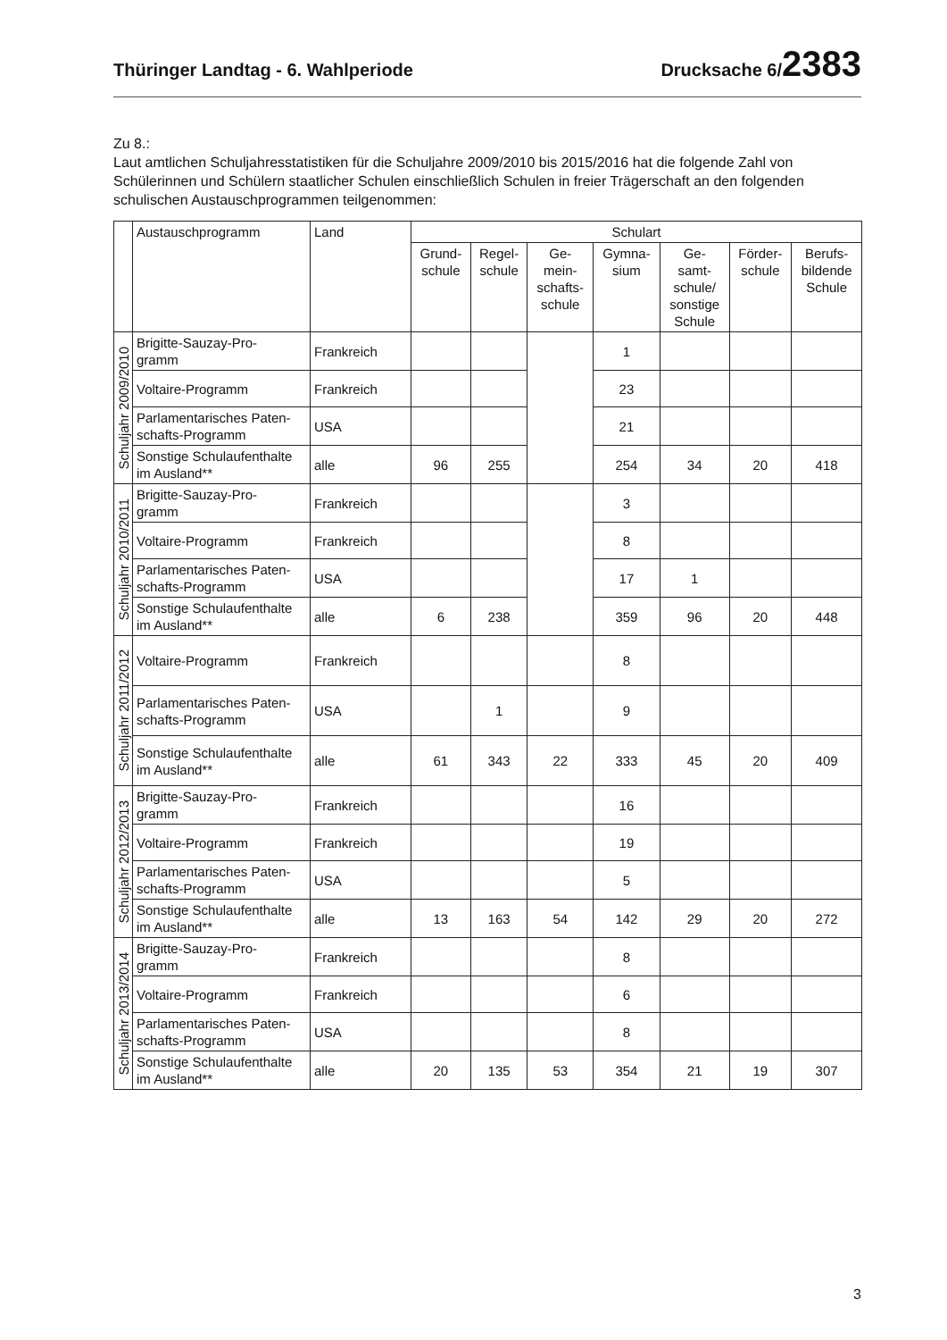Thüringer Landtag - 6. Wahlperiode
Drucksache 6/2383
Zu 8.:
Laut amtlichen Schuljahresstatistiken für die Schuljahre 2009/2010 bis 2015/2016 hat die folgende Zahl von Schülerinnen und Schülern staatlicher Schulen einschließlich Schulen in freier Trägerschaft an den folgenden schulischen Austauschprogrammen teilgenommen:
| | Austauschprogramm | Land | Schulart | | | | | | |
| --- | --- | --- | --- | --- | --- | --- | --- | --- | --- |
| | | | Grund- schule | Regel- schule | Ge- mein- schafts- schule | Gymna- sium | Ge- samt- schule/ sonstige Schule | Förder- schule | Berufs- bildende Schule |
| Schuljahr 2009/2010 | Brigitte-Sauzay-Pro- gramm | Frankreich | | | | 1 | | | |
| | Voltaire-Programm | Frankreich | | | | 23 | | | |
| | Parlamentarisches Paten- schafts-Programm | USA | | | | 21 | | | |
| | Sonstige Schulaufenthalte im Ausland** | alle | 96 | 255 | | 254 | 34 | 20 | 418 |
| Schuljahr 2010/2011 | Brigitte-Sauzay-Pro- gramm | Frankreich | | | | 3 | | | |
| | Voltaire-Programm | Frankreich | | | | 8 | | | |
| | Parlamentarisches Paten- schafts-Programm | USA | | | | 17 | 1 | | |
| | Sonstige Schulaufenthalte im Ausland** | alle | 6 | 238 | | 359 | 96 | 20 | 448 |
| Schuljahr 2011/2012 | Voltaire-Programm | Frankreich | | | | 8 | | | |
| | Parlamentarisches Paten- schafts-Programm | USA | | 1 | | 9 | | | |
| | Sonstige Schulaufenthalte im Ausland** | alle | 61 | 343 | 22 | 333 | 45 | 20 | 409 |
| Schuljahr 2012/2013 | Brigitte-Sauzay-Pro- gramm | Frankreich | | | | 16 | | | |
| | Voltaire-Programm | Frankreich | | | | 19 | | | |
| | Parlamentarisches Paten- schafts-Programm | USA | | | | 5 | | | |
| | Sonstige Schulaufenthalte im Ausland** | alle | 13 | 163 | 54 | 142 | 29 | 20 | 272 |
| Schuljahr 2013/2014 | Brigitte-Sauzay-Pro- gramm | Frankreich | | | | 8 | | | |
| | Voltaire-Programm | Frankreich | | | | 6 | | | |
| | Parlamentarisches Paten- schafts-Programm | USA | | | | 8 | | | |
| | Sonstige Schulaufenthalte im Ausland** | alle | 20 | 135 | 53 | 354 | 21 | 19 | 307 |
3